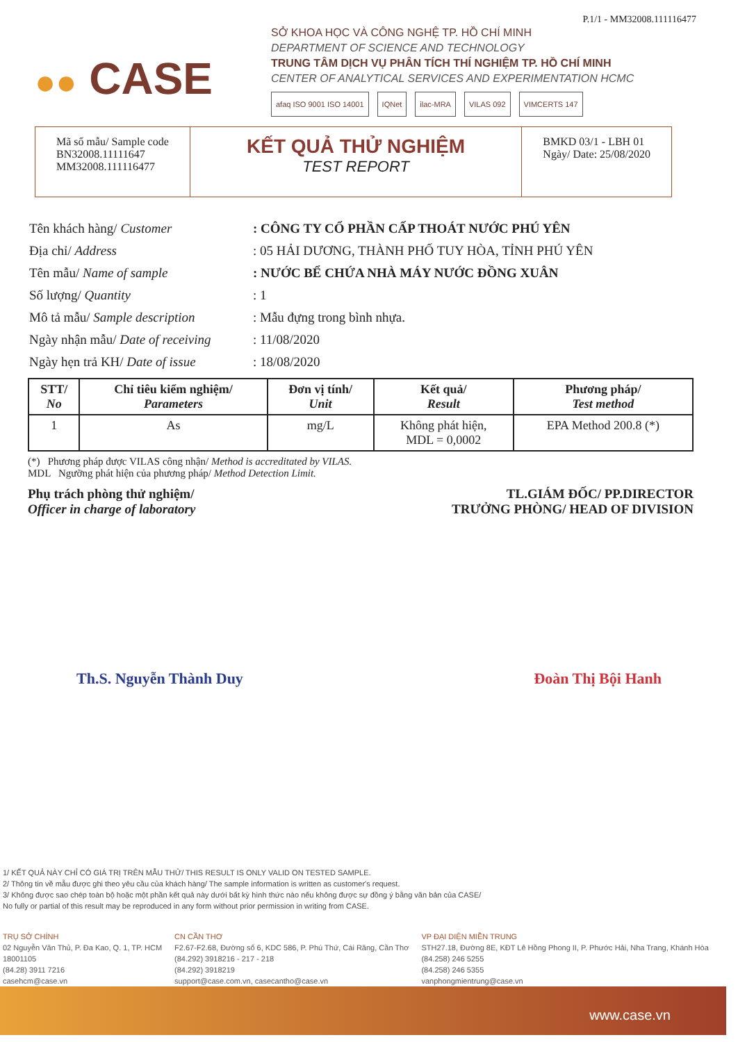P.1/1 - MM32008.111116477
●● CASE
SỞ KHOA HỌC VÀ CÔNG NGHỆ TP. HỒ CHÍ MINH
DEPARTMENT OF SCIENCE AND TECHNOLOGY
TRUNG TÂM DỊCH VỤ PHÂN TÍCH THÍ NGHIỆM TP. HỒ CHÍ MINH
CENTER OF ANALYTICAL SERVICES AND EXPERIMENTATION HCMC
afaq ISO 9001 ISO 14001 IQNet ilac-MRA VILAS 092 VIMCERTS 147
Mã số mẫu/ Sample code
BN32008.11111647
MM32008.111116477
KẾT QUẢ THỬ NGHIỆM
TEST REPORT
BMKD 03/1 - LBH 01
Ngày/ Date: 25/08/2020
| Tên khách hàng/ Customer | : CÔNG TY CỔ PHẦN CẤP THOÁT NƯỚC PHÚ YÊN |
| Địa chỉ/ Address | : 05 HẢI DƯƠNG, THÀNH PHỐ TUY HÒA, TỈNH PHÚ YÊN |
| Tên mẫu/ Name of sample | : NƯỚC BỂ CHỨA NHÀ MÁY NƯỚC ĐỒNG XUÂN |
| Số lượng/ Quantity | : 1 |
| Mô tả mẫu/ Sample description | : Mẫu đựng trong bình nhựa. |
| Ngày nhận mẫu/ Date of receiving | : 11/08/2020 |
| Ngày hẹn trả KH/ Date of issue | : 18/08/2020 |
| STT/ No | Chỉ tiêu kiểm nghiệm/ Parameters | Đơn vị tính/ Unit | Kết quả/ Result | Phương pháp/ Test method |
| --- | --- | --- | --- | --- |
| 1 | As | mg/L | Không phát hiện, MDL = 0,0002 | EPA Method 200.8 (*) |
(*) Phương pháp được VILAS công nhận/ Method is accreditated by VILAS.
MDL Ngưỡng phát hiện của phương pháp/ Method Detection Limit.
Phụ trách phòng thử nghiệm/
Officer in charge of laboratory
TL.GIÁM ĐỐC/ PP.DIRECTOR
TRƯỞNG PHÒNG/ HEAD OF DIVISION
Th.S. Nguyễn Thành Duy Đoàn Thị Bội Hanh
1/ KẾT QUẢ NÀY CHỈ CÓ GIÁ TRỊ TRÊN MẪU THỬ/ THIS RESULT IS ONLY VALID ON TESTED SAMPLE.
2/ Thông tin về mẫu được ghi theo yêu cầu của khách hàng/ The sample information is written as customer's request.
3/ Không được sao chép toàn bộ hoặc một phần kết quả này dưới bất kỳ hình thức nào nếu không được sự đồng ý bằng văn bản của CASE/
No fully or partial of this result may be reproduced in any form without prior permission in writing from CASE.
TRỤ SỞ CHÍNH
02 Nguyễn Văn Thủ, P. Đa Kao, Q. 1, TP. HCM
18001105
(84.28) 3911 7216
casehcm@case.vn
CN CẦN THƠ
F2.67-F2.68, Đường số 6, KDC 586, P. Phú Thứ, Cái Răng, Cần Thơ
(84.292) 3918216 - 217 - 218
(84.292) 3918219
support@case.com.vn, casecantho@case.vn
VP ĐẠI DIỆN MIỀN TRUNG
STH27.18, Đường 8E, KĐT Lê Hồng Phong II, P. Phước Hải, Nha Trang, Khánh Hòa
(84.258) 246 5255
(84.258) 246 5355
vanphongmientrung@case.vn
www.case.vn